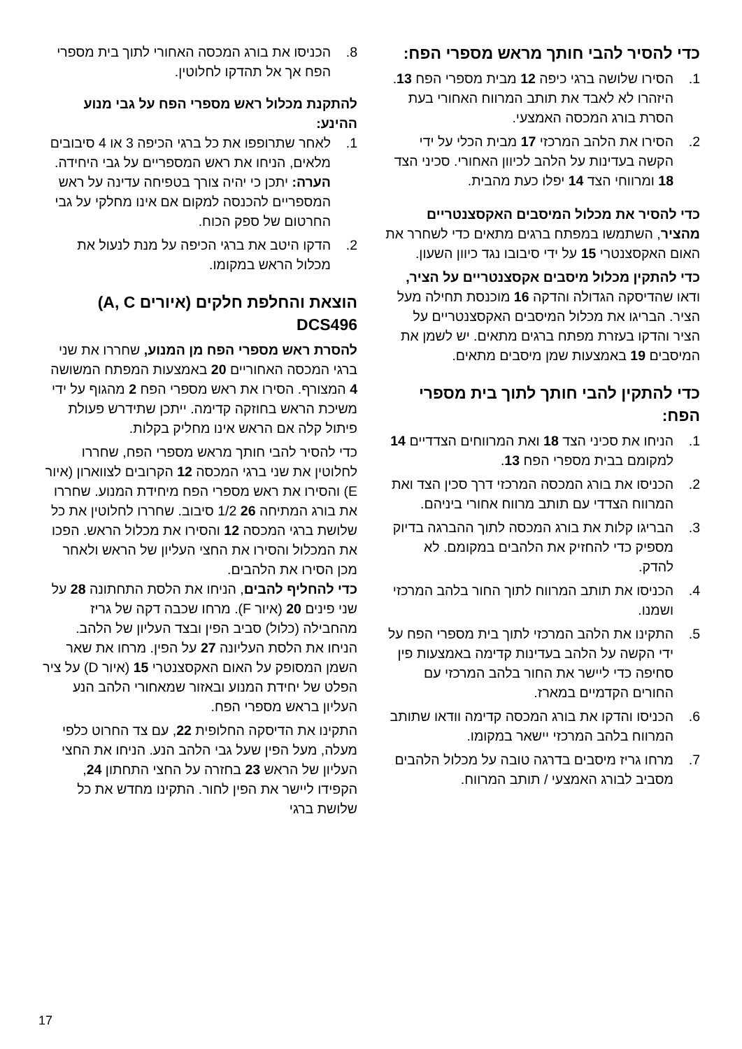כדי להסיר להבי חותך מראש מספרי הפח:
1. הסירו שלושה ברגי כיפה 12 מבית מספרי הפח 13. היזהרו לא לאבד את תותב המרווח האחורי בעת הסרת בורג המכסה האמצעי.
2. הסירו את הלהב המרכזי 17 מבית הכלי על ידי הקשה בעדינות על הלהב לכיוון האחורי. סכיני הצד 18 ומרווחי הצד 14 יפלו כעת מהבית.
כדי להסיר את מכלול המיסבים האקסצנטריים מהציר, השתמשו במפתח ברגים מתאים כדי לשחרר את האום האקסצנטרי 15 על ידי סיבובו נגד כיוון השעון.
כדי להתקין מכלול מיסבים אקסצנטריים על הציר, ודאו שהדיסקה הגדולה והדקה 16 מוכנסת תחילה מעל הציר. הבריגו את מכלול המיסבים האקסצנטריים על הציר והדקו בעזרת מפתח ברגים מתאים. יש לשמן את המיסבים 19 באמצעות שמן מיסבים מתאים.
כדי להתקין להבי חותך לתוך בית מספרי הפח:
1. הניחו את סכיני הצד 18 ואת המרווחים הצדדיים 14 למקומם בבית מספרי הפח 13.
2. הכניסו את בורג המכסה המרכזי דרך סכין הצד ואת המרווח הצדדי עם תותב מרווח אחורי ביניהם.
3. הבריגו קלות את בורג המכסה לתוך ההברגה בדיוק מספיק כדי להחזיק את הלהבים במקומם. לא להדק.
4. הכניסו את תותב המרווח לתוך החור בלהב המרכזי ושמנו.
5. התקינו את הלהב המרכזי לתוך בית מספרי הפח על ידי הקשה על הלהב בעדינות קדימה באמצעות פין סחיפה כדי ליישר את החור בלהב המרכזי עם החורים הקדמיים במארז.
6. הכניסו והדקו את בורג המכסה קדימה וודאו שתותב המרווח בלהב המרכזי יישאר במקומו.
7. מרחו גריז מיסבים בדרגה טובה על מכלול הלהבים מסביב לבורג האמצעי / תותב המרווח.
8. הכניסו את בורג המכסה האחורי לתוך בית מספרי הפח אך אל תהדקו לחלוטין.
להתקנת מכלול ראש מספרי הפח על גבי מנוע ההינע:
1. לאחר שתרופפו את כל ברגי הכיפה 3 או 4 סיבובים מלאים, הניחו את ראש המספריים על גבי היחידה.
הערה: יתכן כי יהיה צורך בטפיחה עדינה על ראש המספריים להכנסה למקום אם אינו מחלקי על גבי החרטום של ספק הכוח.
2. הדקו היטב את ברגי הכיפה על מנת לנעול את מכלול הראש במקומו.
הוצאת והחלפת חלקים (איורים A, C) DCS496
להסרת ראש מספרי הפח מן המנוע, שחררו את שני ברגי המכסה האחוריים 20 באמצעות המפתח המשושה 4 המצורף. הסירו את ראש מספרי הפח 2 מהגוף על ידי משיכת הראש בחוזקה קדימה. ייתכן שתידרש פעולת פיתול קלה אם הראש אינו מחליק בקלות.
כדי להסיר להבי חותך מראש מספרי הפח, שחררו לחלוטין את שני ברגי המכסה 12 הקרובים לצווארון (איור E) והסירו את ראש מספרי הפח מיחידת המנוע. שחררו את בורג המתיחה 26 1/2 סיבוב. שחררו לחלוטין את כל שלושת ברגי המכסה 12 והסירו את מכלול הראש. הפכו את המכלול והסירו את החצי העליון של הראש ולאחר מכן הסירו את הלהבים.
כדי להחליף להבים, הניחו את הלסת התחתונה 28 על שני פינים 20 (איור F). מרחו שכבה דקה של גריז מהחבילה (כלול) סביב הפין ובצד העליון של הלהב. הניחו את הלסת העליונה 27 על הפין. מרחו את שאר השמן המסופק על האום האקסצנטרי 15 (איור D) על ציר הפלט של יחידת המנוע ובאזור שמאחורי הלהב הנע העליון בראש מספרי הפח.
התקינו את הדיסקה החלופית 22, עם צד החרוט כלפי מעלה, מעל הפין שעל גבי הלהב הנע. הניחו את החצי העליון של הראש 23 בחזרה על החצי התחתון 24, הקפידו ליישר את הפין לחור. התקינו מחדש את כל שלושת ברגי
17